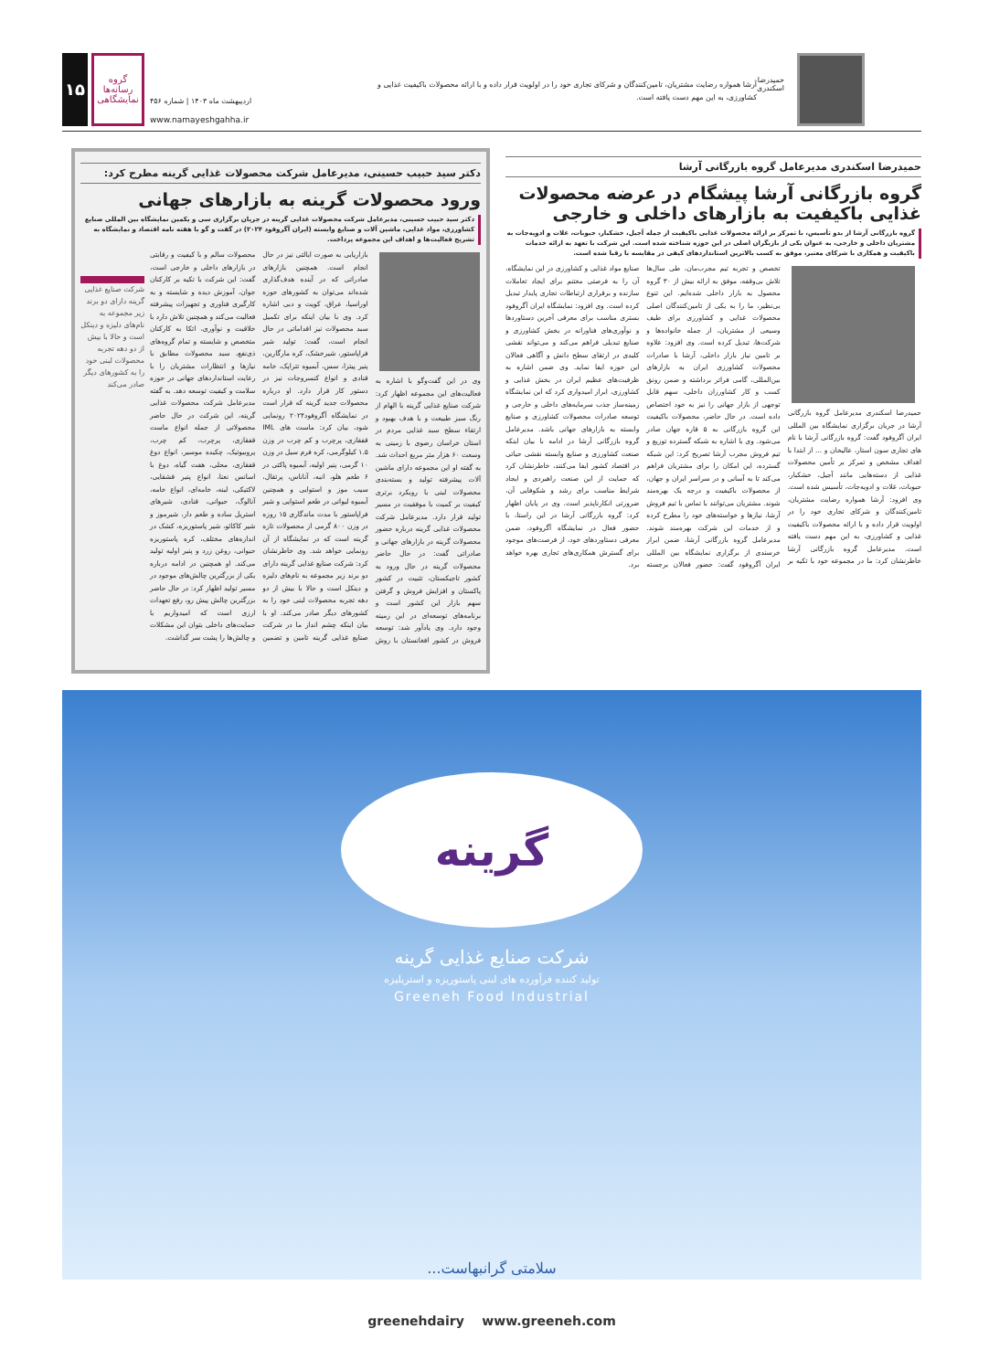۱۵
گروه رسانه‌ها نمایشگاهی
اردیبهشت ماه ۱۴۰۳ | شماره ۴۵۶
www.namayeshgahha.ir
حمیدرضا اسکندری
آرشا همواره رضایت مشتریان، تامین‌کنندگان و شرکای تجاری خود را در اولویت قرار داده و با ارائه محصولات باکیفیت غذایی و کشاورزی، به این مهم دست یافته است.
حمیدرضا اسکندری مدیرعامل گروه بازرگانی آرشا
گروه بازرگانی آرشا پیشگام در عرضه محصولات غذایی باکیفیت به بازارهای داخلی و خارجی
گروه بازرگانی آرشا از بدو تأسیس، با تمرکز بر ارائه محصولات غذایی باکیفیت از جمله آجیل، خشکبار، حبوبات، غلات و ادویه‌جات به مشتریان داخلی و خارجی، به عنوان یکی از بازیگران اصلی در این حوزه شناخته شده است. این شرکت با تعهد به ارائه خدمات باکیفیت و همکاری با شرکای معتبر، موفق به کسب بالاترین استانداردهای کیفی در مقایسه با رقبا شده است.
حمیدرضا اسکندری مدیرعامل گروه بازرگانی آرشا در جریان برگزاری نمایشگاه بین المللی ایران آگروفود گفت: گروه بازرگانی آرشا با نام های تجاری سون استار، عالیخان و ... از ابتدا با اهداف مشخص و تمرکز بر تأمین محصولات غذایی از دسته‌هایی مانند آجیل، خشکبار، حبوبات، غلات و ادویه‌جات، تأسیس شده است. وی افزود: آرشا همواره رضایت مشتریان، تامین‌کنندگان و شرکای تجاری خود را در اولویت قرار داده و با ارائه محصولات باکیفیت غذایی و کشاورزی، به این مهم دست یافته است. مدیرعامل گروه بازرگانی آرشا خاطرنشان کرد: ما در مجموعه خود با تکیه بر تخصص و تجربه تیم مجرب‌مان، طی سال‌ها تلاش بی‌وقفه، موفق به ارائه بیش از ۳۰ گروه محصول به بازار داخلی شده‌ایم. این تنوع بی‌نظیر، ما را به یکی از تامین‌کنندگان اصلی محصولات غذایی و کشاورزی برای طیف وسیعی از مشتریان، از جمله خانواده‌ها و شرکت‌ها، تبدیل کرده است. وی افزود: علاوه بر تامین نیاز بازار داخلی، آرشا با صادرات محصولات کشاورزی ایران به بازارهای بین‌المللی، گامی فراتر برداشته و ضمن رونق کسب و کار کشاورزان داخلی، سهم قابل توجهی از بازار جهانی را نیز به خود اختصاص داده است. در حال حاضر، محصولات باکیفیت این گروه بازرگانی به ۵ قاره جهان صادر می‌شود. وی با اشاره به شبکه گسترده توزیع و تیم فروش مجرب آرشا تصریح کرد: این شبکه گسترده، این امکان را برای مشتریان فراهم می‌کند تا به آسانی و در سراسر ایران و جهان، از محصولات باکیفیت و درجه یک بهره‌مند شوند. مشتریان می‌توانند با تماس با تیم فروش آرشا، نیازها و خواسته‌های خود را مطرح کرده و از خدمات این شرکت بهره‌مند شوند. مدیرعامل گروه بازرگانی آرشا، ضمن ابراز خرسندی از برگزاری نمایشگاه بین المللی ایران آگروفود گفت: حضور فعالان برجسته صنایع مواد غذایی و کشاورزی در این نمایشگاه، آن را به فرصتی مغتنم برای ایجاد تعاملات سازنده و برقراری ارتباطات تجاری پایدار تبدیل کرده است. وی افزود: نمایشگاه ایران آگروفود بستری مناسب برای معرفی آخرین دستاوردها و نوآوری‌های فناورانه در بخش کشاورزی و صنایع تبدیلی فراهم می‌کند و می‌تواند نقشی کلیدی در ارتقای سطح دانش و آگاهی فعالان این حوزه ایفا نماید. وی ضمن اشاره به ظرفیت‌های عظیم ایران در بخش غذایی و کشاورزی، ابراز امیدواری کرد که این نمایشگاه زمینه‌ساز جذب سرمایه‌های داخلی و خارجی و توسعه صادرات محصولات کشاورزی و صنایع وابسته به بازارهای جهانی باشد. مدیرعامل گروه بازرگانی آرشا در ادامه با بیان اینکه صنعت کشاورزی و صنایع وابسته نقشی حیاتی در اقتصاد کشور ایفا می‌کنند، خاطرنشان کرد که حمایت از این صنعت راهبردی و ایجاد شرایط مناسب برای رشد و شکوفایی آن، ضرورتی انکارناپذیر است. وی در پایان اظهار کرد: گروه بازرگانی آرشا در این راستا، با حضور فعال در نمایشگاه آگروفود، ضمن معرفی دستاوردهای خود، از فرصت‌های موجود برای گسترش همکاری‌های تجاری بهره خواهد برد.
دکتر سید حبیب حسینی، مدیرعامل شرکت محصولات غذایی گرینه مطرح کرد:
ورود محصولات گرینه به بازارهای جهانی
دکتر سید حبیب حسینی، مدیرعامل شرکت محصولات غذایی گرینه در جریان برگزاری سی و یکمین نمایشگاه بین المللی صنایع کشاورزی، مواد غذایی، ماشین آلات و صنایع وابسته (ایران آگروفود ۲۰۲۴) در گفت و گو با هفته نامه اقتصاد و نمایشگاه به تشریح فعالیت‌ها و اهداف این مجموعه پرداخت.
شرکت صنایع غذایی گرینه دارای دو برند زیر مجموعه به نام‌های دلیزه و دینکل است و حالا با بیش از دو دهه تجربه محصولات لبنی خود را به کشورهای دیگر صادر می‌کند
وی در این گفت‌وگو با اشاره به فعالیت‌های این مجموعه اظهار کرد: شرکت صنایع غذایی گرینه با الهام از رنگ سبز طبیعت و با هدف بهبود و ارتقاء سطح سبد غذایی مردم در استان خراسان رضوی با زمینی به وسعت ۶۰ هزار متر مربع احداث شد. به گفته او این مجموعه دارای ماشین آلات پیشرفته تولید و بسته‌بندی محصولات لبنی با رویکرد برتری کیفیت بر کمیت با موفقیت در مسیر تولید قرار دارد. مدیرعامل شرکت محصولات غذایی گرینه درباره حضور محصولات گرینه در بازارهای جهانی و صادراتی گفت: در حال حاضر محصولات گرینه در حال ورود به کشور تاجیکستان، تثبیت در کشور پاکستان و افزایش فروش و گرفتن سهم بازار این کشور است و برنامه‌های توسعه‌ای در این زمینه وجود دارد. وی یادآور شد: توسعه فروش در کشور افغانستان با روش بازاریابی به صورت ایالتی نیز در حال انجام است. همچنین بازارهای صادراتی که در آینده هدف‌گذاری شده‌اند می‌توان به کشورهای حوزه اوراسیا، عراق، کویت و دبی اشاره کرد. وی با بیان اینکه برای تکمیل سبد محصولات نیز اقداماتی در حال انجام است، گفت: تولید شیر فراپاستور، شیرخشک، کره مارگارین، پنیر پیتزا، سس، آبمیوه تتراپک، خامه قنادی و انواع کنسروجات نیز در دستور کار قرار دارد. او درباره محصولات جدید گرینه که قرار است در نمایشگاه آگروفود۲۰۲۴ رونمایی شود، بیان کرد: ماست های IML قفقازی، پرچرب و کم چرب در وزن ۱.۵ کیلوگرمی، کره فرم سیل در وزن ۱۰ گرمی، پنیر اولیه، آبمیوه پاکتی در ۶ طعم هلو، انبه، آناناس، پرتقال، سیب موز و استوایی و همچنین آبمیوه لیوانی در طعم استوایی و شیر فراپاستور با مدت ماندگاری ۱۵ روزه در وزن ۸۰۰ گرمی از محصولات تازه گرینه است که در نمایشگاه از آن رونمایی خواهد شد. وی خاطرنشان کرد: شرکت صنایع غذایی گرینه دارای دو برند زیر مجموعه به نام‌های دلیزه و دینکل است و حالا با بیش از دو دهه تجربه محصولات لبنی خود را به کشورهای دیگر صادر می‌کند. او با بیان اینکه چشم انداز ما در شرکت صنایع غذایی گرینه تامین و تضمین محصولات سالم و با کیفیت و رقابتی در بازارهای داخلی و خارجی است، گفت: این شرکت با تکیه بر کارکنان جوان، آموزش دیده و شایسته و به کارگیری فناوری و تجهیزات پیشرفته فعالیت می‌کند و همچنین تلاش دارد با خلاقیت و نوآوری، اتکا به کارکنان متخصص و شایسته و تمام گروه‌های ذی‌نفع، سبد محصولات مطابق با نیازها و انتظارات مشتریان را با رعایت استانداردهای جهانی در حوزه سلامت و کیفیت توسعه دهد. به گفته مدیرعامل شرکت محصولات غذایی گرینه، این شرکت در حال حاضر محصولاتی از جمله انواع ماست قفقازی، پرچرب، کم چرب، پروبیوتیک، چکیده موسیر، انواع دوغ قفقازی، محلی، هفت گیاه، دوغ با اسانس نعنا، انواع پنیر قشقایی، لاکتیکی، لبنه، خامه‌ای، انواع خامه، آنالوگ، حیوانی، قنادی، شیرهای استریل ساده و طعم دار، شیرموز و شیر کاکائو، شیر پاستوریزه، کشک در اندازه‌های مختلف، کره پاستوریزه حیوانی، روغن زرد و پنیر اولیه تولید می‌کند. او همچنین در ادامه درباره یکی از بزرگترین چالش‌های موجود در مسیر تولید اظهار کرد: در حال حاضر بزرگترین چالش پیش رو، رفع تعهدات ارزی است که امیدواریم با حمایت‌های داخلی بتوان این مشکلات و چالش‌ها را پشت سر گذاشت.
گرینه
شرکت صنایع غذایی گرینه
تولید کننده فرآورده های لبنی پاستوریزه و استریلیزه
Greeneh Food Industrial
سلامتی گرانبهاست...
greenehdairy www.greeneh.com